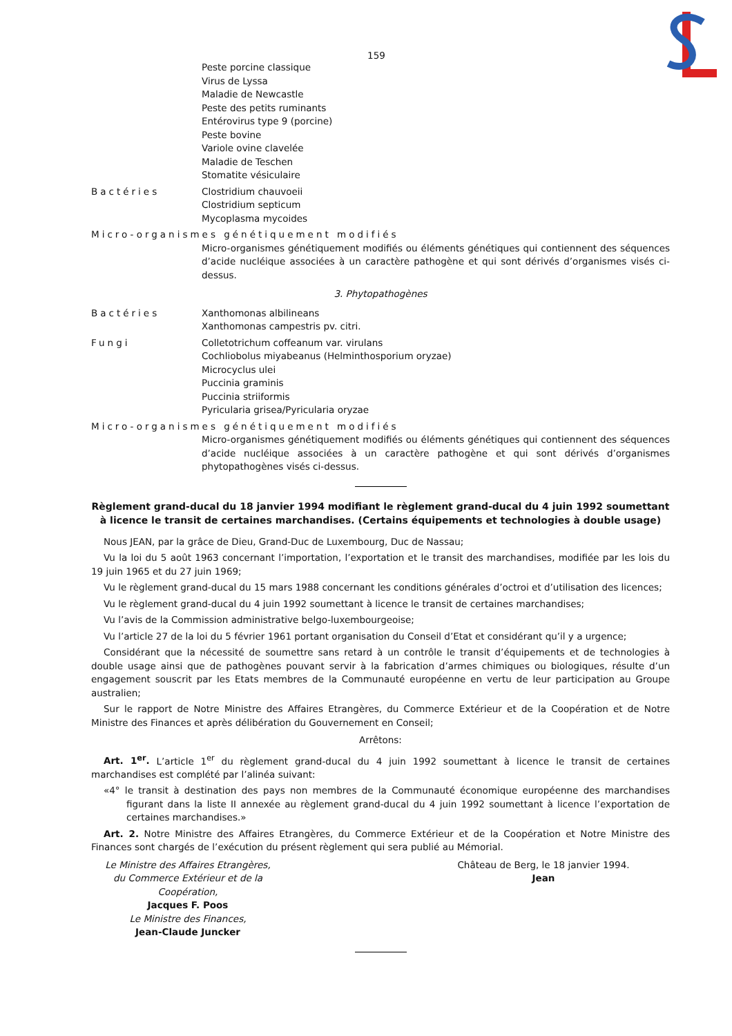159
Peste porcine classique
Virus de Lyssa
Maladie de Newcastle
Peste des petits ruminants
Entérovirus type 9 (porcine)
Peste bovine
Variole ovine clavelée
Maladie de Teschen
Stomatite vésiculaire
Bactéries Clostridium chauvoeii
Clostridium septicum
Mycoplasma mycoides
Micro-organismes génétiquement modifiés
Micro-organismes génétiquement modifiés ou éléments génétiques qui contiennent des séquences d’acide nucléique associées à un caractère pathogène et qui sont dérivés d’organismes visés ci-dessus.
3. Phytopathogènes
Bactéries Xanthomonas albilineans
Xanthomonas campestris pv. citri.
Fungi Colletotrichum coffeanum var. virulans
Cochliobolus miyabeanus (Helminthosporium oryzae)
Microcyclus ulei
Puccinia graminis
Puccinia striiformis
Pyricularia grisea/Pyricularia oryzae
Micro-organismes génétiquement modifiés
Micro-organismes génétiquement modifiés ou éléments génétiques qui contiennent des séquences d’acide nucléique associées à un caractère pathogène et qui sont dérivés d’organismes phytopathogènes visés ci-dessus.
Règlement grand-ducal du 18 janvier 1994 modifiant le règlement grand-ducal du 4 juin 1992 soumettant à licence le transit de certaines marchandises. (Certains équipements et technologies à double usage)
Nous JEAN, par la grâce de Dieu, Grand-Duc de Luxembourg, Duc de Nassau;
Vu la loi du 5 août 1963 concernant l’importation, l’exportation et le transit des marchandises, modifiée par les lois du 19 juin 1965 et du 27 juin 1969;
Vu le règlement grand-ducal du 15 mars 1988 concernant les conditions générales d’octroi et d’utilisation des licences;
Vu le règlement grand-ducal du 4 juin 1992 soumettant à licence le transit de certaines marchandises;
Vu l’avis de la Commission administrative belgo-luxembourgeoise;
Vu l’article 27 de la loi du 5 février 1961 portant organisation du Conseil d’Etat et considérant qu’il y a urgence;
Considérant que la nécessité de soumettre sans retard à un contrôle le transit d’équipements et de technologies à double usage ainsi que de pathogènes pouvant servir à la fabrication d’armes chimiques ou biologiques, résulte d’un engagement souscrit par les Etats membres de la Communauté européenne en vertu de leur participation au Groupe australien;
Sur le rapport de Notre Ministre des Affaires Etrangères, du Commerce Extérieur et de la Coopération et de Notre Ministre des Finances et après délibération du Gouvernement en Conseil;
Arrêtons:
Art. 1<sup>er</sup>. L’article 1<sup>er</sup> du règlement grand-ducal du 4 juin 1992 soumettant à licence le transit de certaines marchandises est complété par l’alinéa suivant:
«4° le transit à destination des pays non membres de la Communauté économique européenne des marchandises figurant dans la liste II annexée au règlement grand-ducal du 4 juin 1992 soumettant à licence l’exportation de certaines marchandises.»
Art. 2. Notre Ministre des Affaires Etrangères, du Commerce Extérieur et de la Coopération et Notre Ministre des Finances sont chargés de l’exécution du présent règlement qui sera publié au Mémorial.
Le Ministre des Affaires Etrangères,
du Commerce Extérieur et de la
Coopération,
Jacques F. Poos
Le Ministre des Finances,
Jean-Claude Juncker
Château de Berg, le 18 janvier 1994.
Jean